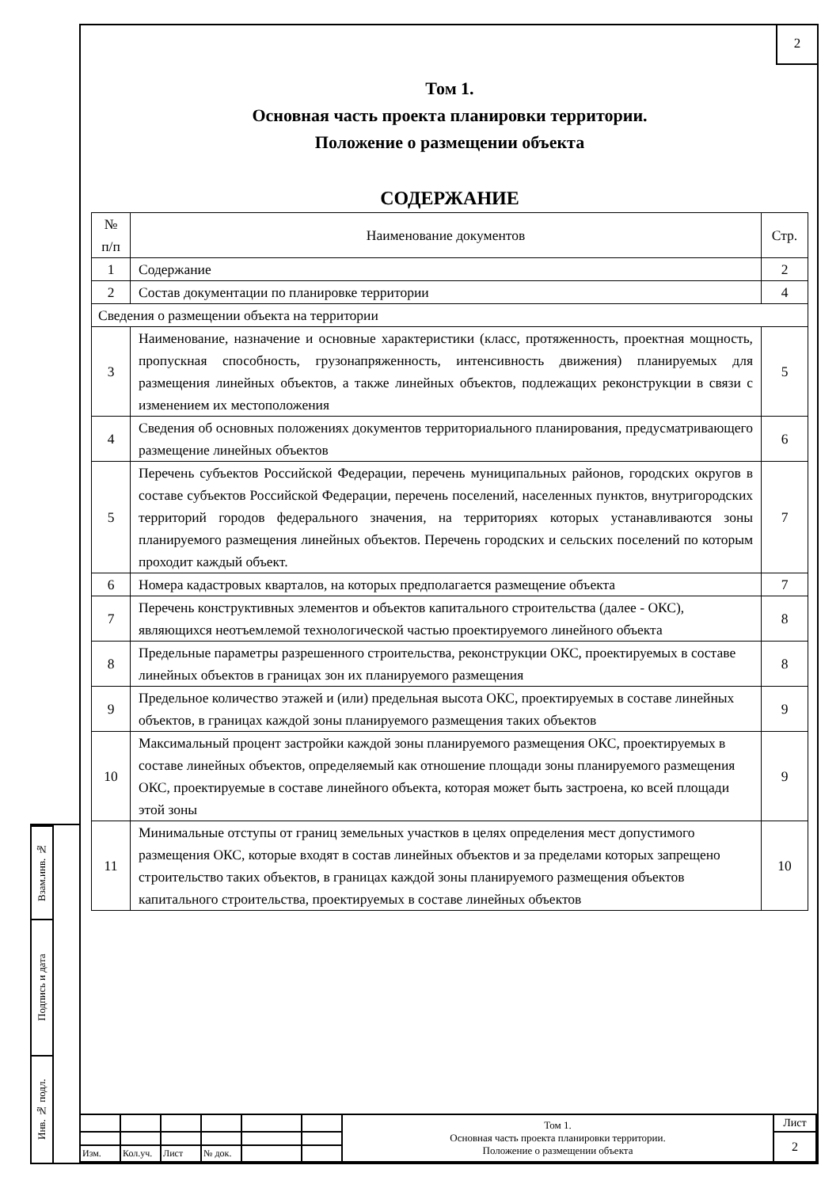2
Взам.инв. №
Подпись и дата
Инв. № подл.
Том 1.
Основная часть проекта планировки территории.
Положение о размещении объекта
СОДЕРЖАНИЕ
| № п/п | Наименование документов | Стр. |
| --- | --- | --- |
| 1 | Содержание | 2 |
| 2 | Состав документации по планировке территории | 4 |
| Сведения о размещении объекта на территории | | |
| 3 | Наименование, назначение и основные характеристики (класс, протяженность, проектная мощность, пропускная способность, грузонапряженность, интенсивность движения) планируемых для размещения линейных объектов, а также линейных объектов, подлежащих реконструкции в связи с изменением их местоположения | 5 |
| 4 | Сведения об основных положениях документов территориального планирования, предусматривающего размещение линейных объектов | 6 |
| 5 | Перечень субъектов Российской Федерации, перечень муниципальных районов, городских округов в составе субъектов Российской Федерации, перечень поселений, населенных пунктов, внутригородских территорий городов федерального значения, на территориях которых устанавливаются зоны планируемого размещения линейных объектов. Перечень городских и сельских поселений по которым проходит каждый объект. | 7 |
| 6 | Номера кадастровых кварталов, на которых предполагается размещение объекта | 7 |
| 7 | Перечень конструктивных элементов и объектов капитального строительства (далее - ОКС), являющихся неотъемлемой технологической частью проектируемого линейного объекта | 8 |
| 8 | Предельные параметры разрешенного строительства, реконструкции ОКС, проектируемых в составе линейных объектов в границах зон их планируемого размещения | 8 |
| 9 | Предельное количество этажей и (или) предельная высота ОКС, проектируемых в составе линейных объектов, в границах каждой зоны планируемого размещения таких объектов | 9 |
| 10 | Максимальный процент застройки каждой зоны планируемого размещения ОКС, проектируемых в составе линейных объектов, определяемый как отношение площади зоны планируемого размещения ОКС, проектируемые в составе линейного объекта, которая может быть застроена, ко всей площади этой зоны | 9 |
| 11 | Минимальные отступы от границ земельных участков в целях определения мест допустимого размещения ОКС, которые входят в состав линейных объектов и за пределами которых запрещено строительство таких объектов, в границах каждой зоны планируемого размещения объектов капитального строительства, проектируемых в составе линейных объектов | 10 |
| | | | | | | Том 1. Основная часть проекта планировки территории. Положение о размещении объекта | Лист |
| | | | | | | | 2 |
| Изм. | Кол.уч. | Лист | № док. | | | | |